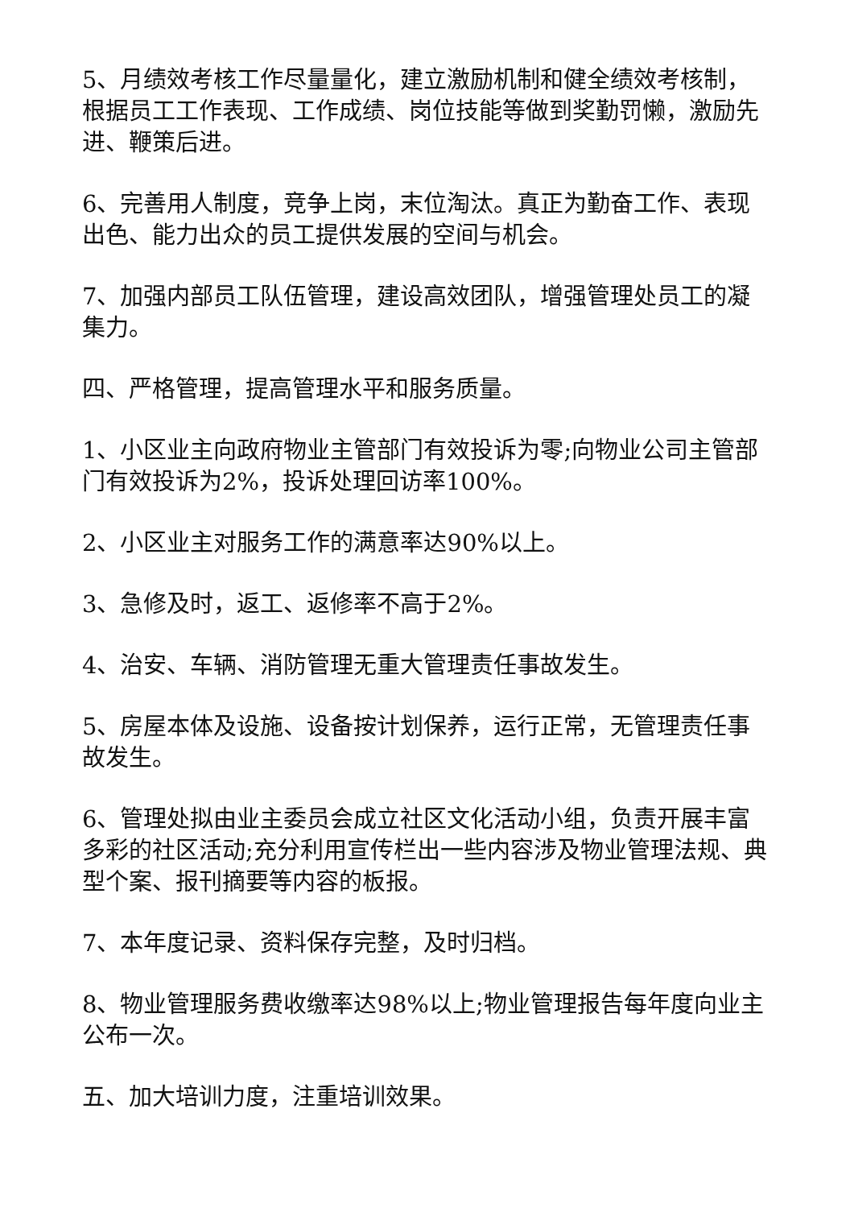5、月绩效考核工作尽量量化，建立激励机制和健全绩效考核制，根据员工工作表现、工作成绩、岗位技能等做到奖勤罚懒，激励先进、鞭策后进。
6、完善用人制度，竞争上岗，末位淘汰。真正为勤奋工作、表现出色、能力出众的员工提供发展的空间与机会。
7、加强内部员工队伍管理，建设高效团队，增强管理处员工的凝集力。
四、严格管理，提高管理水平和服务质量。
1、小区业主向政府物业主管部门有效投诉为零;向物业公司主管部门有效投诉为2%，投诉处理回访率100%。
2、小区业主对服务工作的满意率达90%以上。
3、急修及时，返工、返修率不高于2%。
4、治安、车辆、消防管理无重大管理责任事故发生。
5、房屋本体及设施、设备按计划保养，运行正常，无管理责任事故发生。
6、管理处拟由业主委员会成立社区文化活动小组，负责开展丰富多彩的社区活动;充分利用宣传栏出一些内容涉及物业管理法规、典型个案、报刊摘要等内容的板报。
7、本年度记录、资料保存完整，及时归档。
8、物业管理服务费收缴率达98%以上;物业管理报告每年度向业主公布一次。
五、加大培训力度，注重培训效果。